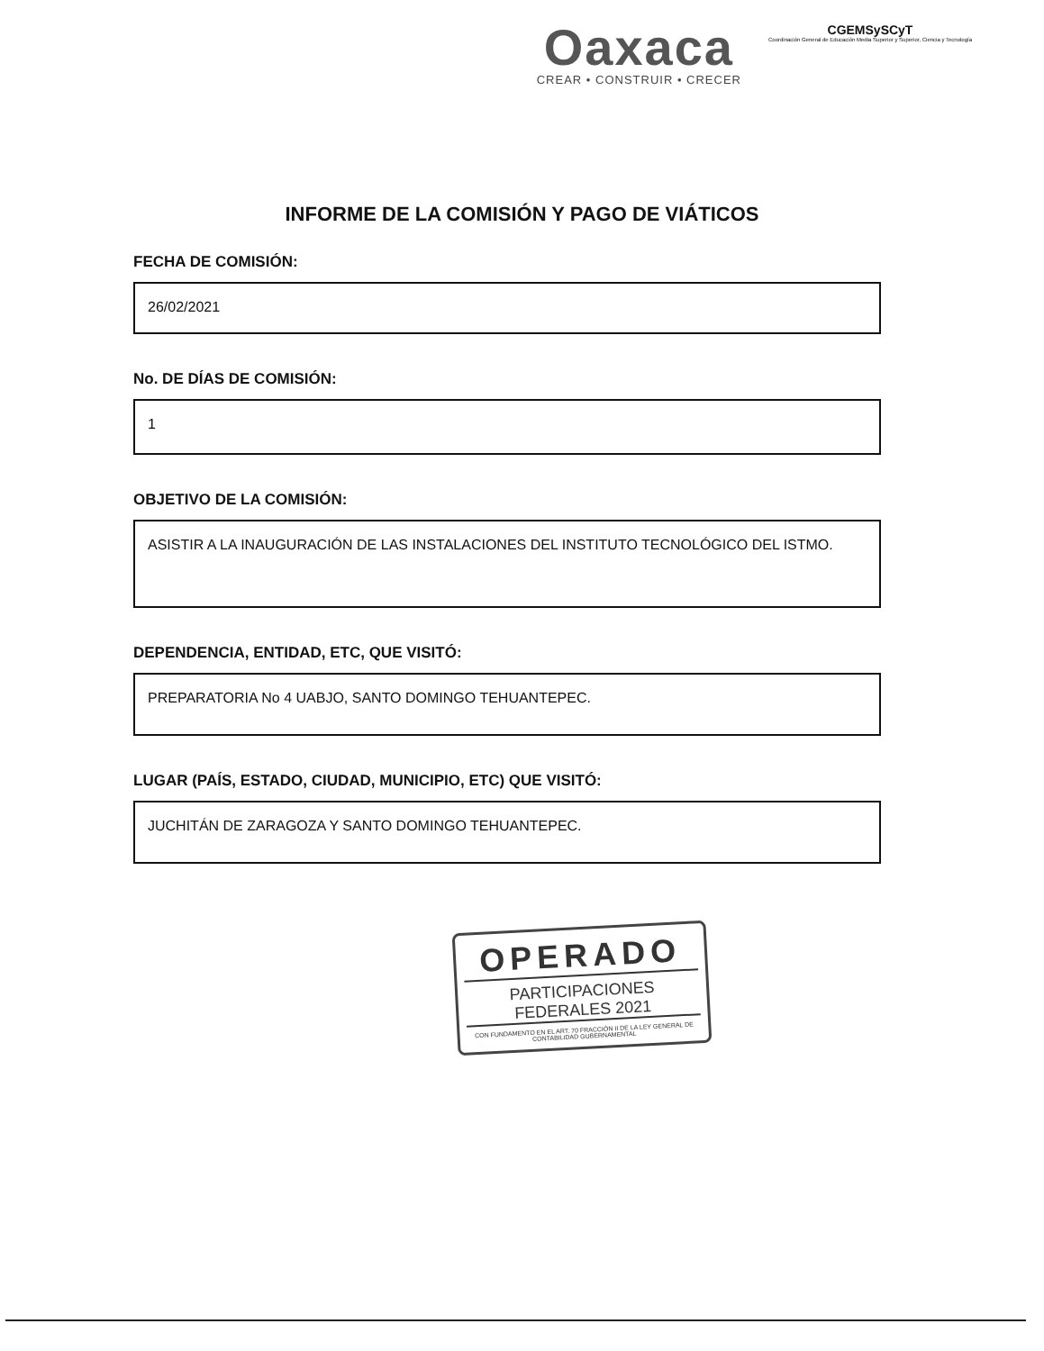Oaxaca
CREAR • CONSTRUIR • CRECER
CGEMSySCyT
Coordinación General de Educación Media Superior y Superior, Ciencia y Tecnología
INFORME DE LA COMISIÓN Y PAGO DE VIÁTICOS
FECHA DE COMISIÓN:
26/02/2021
No. DE DÍAS DE COMISIÓN:
1
OBJETIVO DE LA COMISIÓN:
ASISTIR A LA INAUGURACIÓN DE LAS INSTALACIONES DEL INSTITUTO TECNOLÓGICO DEL ISTMO.
DEPENDENCIA, ENTIDAD, ETC, QUE VISITÓ:
PREPARATORIA No 4 UABJO, SANTO DOMINGO TEHUANTEPEC.
LUGAR (PAÍS, ESTADO, CIUDAD, MUNICIPIO, ETC) QUE VISITÓ:
JUCHITÁN DE ZARAGOZA Y SANTO DOMINGO TEHUANTEPEC.
OPERADO
PARTICIPACIONES
FEDERALES 2021
CON FUNDAMENTO EN EL ART. 70 FRACCIÓN II DE LA LEY GENERAL DE CONTABILIDAD GUBERNAMENTAL